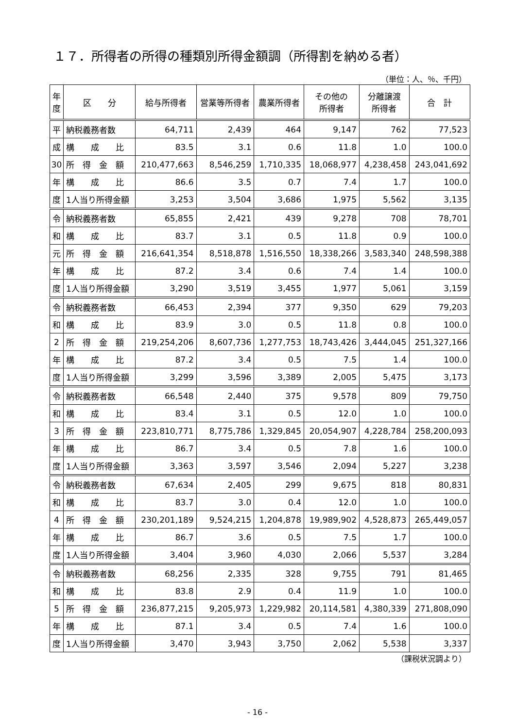１７．所得者の所得の種類別所得金額調（所得割を納める者）
（単位：人、％、千円）
| 年 度 | 区 分 | 給与所得者 | 営業等所得者 | 農業所得者 | その他の 所得者 | 分離譲渡 所得者 | 合 計 |
| --- | --- | --- | --- | --- | --- | --- | --- |
| 平 | 納税義務者数 | 64,711 | 2,439 | 464 | 9,147 | 762 | 77,523 |
| 成 | 構 成 比 | 83.5 | 3.1 | 0.6 | 11.8 | 1.0 | 100.0 |
| 30 | 所 得 金 額 | 210,477,663 | 8,546,259 | 1,710,335 | 18,068,977 | 4,238,458 | 243,041,692 |
| 年 | 構 成 比 | 86.6 | 3.5 | 0.7 | 7.4 | 1.7 | 100.0 |
| 度 | 1人当り所得金額 | 3,253 | 3,504 | 3,686 | 1,975 | 5,562 | 3,135 |
| 令 | 納税義務者数 | 65,855 | 2,421 | 439 | 9,278 | 708 | 78,701 |
| 和 | 構 成 比 | 83.7 | 3.1 | 0.5 | 11.8 | 0.9 | 100.0 |
| 元 | 所 得 金 額 | 216,641,354 | 8,518,878 | 1,516,550 | 18,338,266 | 3,583,340 | 248,598,388 |
| 年 | 構 成 比 | 87.2 | 3.4 | 0.6 | 7.4 | 1.4 | 100.0 |
| 度 | 1人当り所得金額 | 3,290 | 3,519 | 3,455 | 1,977 | 5,061 | 3,159 |
| 令 | 納税義務者数 | 66,453 | 2,394 | 377 | 9,350 | 629 | 79,203 |
| 和 | 構 成 比 | 83.9 | 3.0 | 0.5 | 11.8 | 0.8 | 100.0 |
| 2 | 所 得 金 額 | 219,254,206 | 8,607,736 | 1,277,753 | 18,743,426 | 3,444,045 | 251,327,166 |
| 年 | 構 成 比 | 87.2 | 3.4 | 0.5 | 7.5 | 1.4 | 100.0 |
| 度 | 1人当り所得金額 | 3,299 | 3,596 | 3,389 | 2,005 | 5,475 | 3,173 |
| 令 | 納税義務者数 | 66,548 | 2,440 | 375 | 9,578 | 809 | 79,750 |
| 和 | 構 成 比 | 83.4 | 3.1 | 0.5 | 12.0 | 1.0 | 100.0 |
| 3 | 所 得 金 額 | 223,810,771 | 8,775,786 | 1,329,845 | 20,054,907 | 4,228,784 | 258,200,093 |
| 年 | 構 成 比 | 86.7 | 3.4 | 0.5 | 7.8 | 1.6 | 100.0 |
| 度 | 1人当り所得金額 | 3,363 | 3,597 | 3,546 | 2,094 | 5,227 | 3,238 |
| 令 | 納税義務者数 | 67,634 | 2,405 | 299 | 9,675 | 818 | 80,831 |
| 和 | 構 成 比 | 83.7 | 3.0 | 0.4 | 12.0 | 1.0 | 100.0 |
| 4 | 所 得 金 額 | 230,201,189 | 9,524,215 | 1,204,878 | 19,989,902 | 4,528,873 | 265,449,057 |
| 年 | 構 成 比 | 86.7 | 3.6 | 0.5 | 7.5 | 1.7 | 100.0 |
| 度 | 1人当り所得金額 | 3,404 | 3,960 | 4,030 | 2,066 | 5,537 | 3,284 |
| 令 | 納税義務者数 | 68,256 | 2,335 | 328 | 9,755 | 791 | 81,465 |
| 和 | 構 成 比 | 83.8 | 2.9 | 0.4 | 11.9 | 1.0 | 100.0 |
| 5 | 所 得 金 額 | 236,877,215 | 9,205,973 | 1,229,982 | 20,114,581 | 4,380,339 | 271,808,090 |
| 年 | 構 成 比 | 87.1 | 3.4 | 0.5 | 7.4 | 1.6 | 100.0 |
| 度 | 1人当り所得金額 | 3,470 | 3,943 | 3,750 | 2,062 | 5,538 | 3,337 |
（課税状況調より）
- 16 -